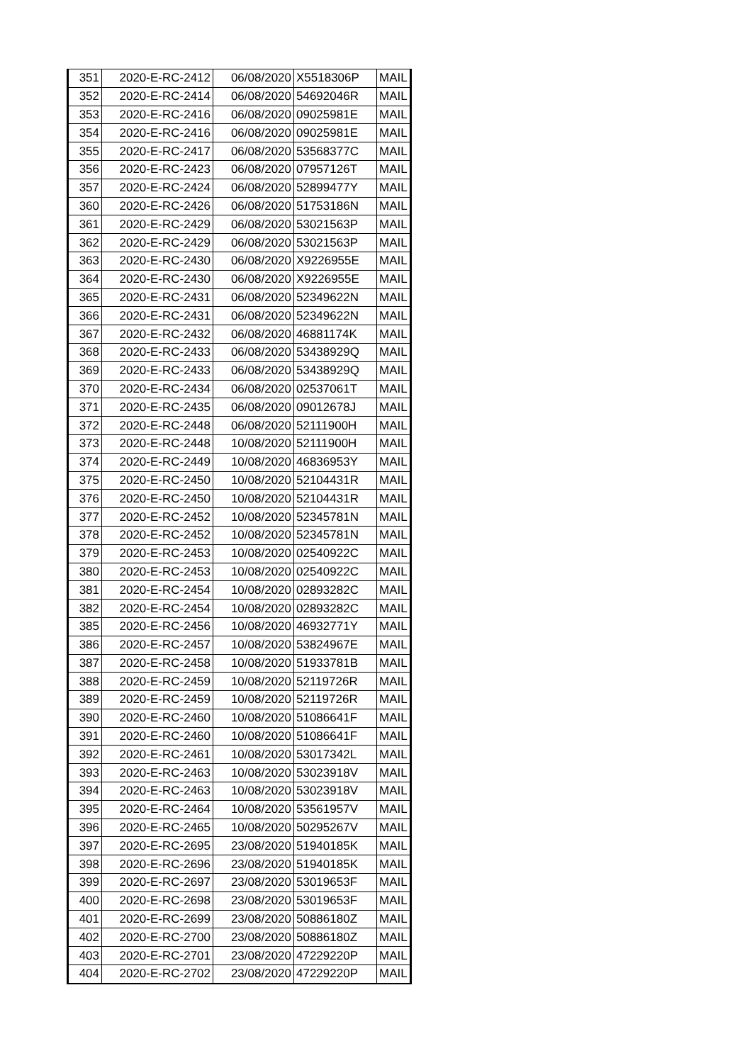| 351 | 2020-E-RC-2412 | 06/08/2020 | X5518306P | MAIL |
| 352 | 2020-E-RC-2414 | 06/08/2020 | 54692046R | MAIL |
| 353 | 2020-E-RC-2416 | 06/08/2020 | 09025981E | MAIL |
| 354 | 2020-E-RC-2416 | 06/08/2020 | 09025981E | MAIL |
| 355 | 2020-E-RC-2417 | 06/08/2020 | 53568377C | MAIL |
| 356 | 2020-E-RC-2423 | 06/08/2020 | 07957126T | MAIL |
| 357 | 2020-E-RC-2424 | 06/08/2020 | 52899477Y | MAIL |
| 360 | 2020-E-RC-2426 | 06/08/2020 | 51753186N | MAIL |
| 361 | 2020-E-RC-2429 | 06/08/2020 | 53021563P | MAIL |
| 362 | 2020-E-RC-2429 | 06/08/2020 | 53021563P | MAIL |
| 363 | 2020-E-RC-2430 | 06/08/2020 | X9226955E | MAIL |
| 364 | 2020-E-RC-2430 | 06/08/2020 | X9226955E | MAIL |
| 365 | 2020-E-RC-2431 | 06/08/2020 | 52349622N | MAIL |
| 366 | 2020-E-RC-2431 | 06/08/2020 | 52349622N | MAIL |
| 367 | 2020-E-RC-2432 | 06/08/2020 | 46881174K | MAIL |
| 368 | 2020-E-RC-2433 | 06/08/2020 | 53438929Q | MAIL |
| 369 | 2020-E-RC-2433 | 06/08/2020 | 53438929Q | MAIL |
| 370 | 2020-E-RC-2434 | 06/08/2020 | 02537061T | MAIL |
| 371 | 2020-E-RC-2435 | 06/08/2020 | 09012678J | MAIL |
| 372 | 2020-E-RC-2448 | 06/08/2020 | 52111900H | MAIL |
| 373 | 2020-E-RC-2448 | 10/08/2020 | 52111900H | MAIL |
| 374 | 2020-E-RC-2449 | 10/08/2020 | 46836953Y | MAIL |
| 375 | 2020-E-RC-2450 | 10/08/2020 | 52104431R | MAIL |
| 376 | 2020-E-RC-2450 | 10/08/2020 | 52104431R | MAIL |
| 377 | 2020-E-RC-2452 | 10/08/2020 | 52345781N | MAIL |
| 378 | 2020-E-RC-2452 | 10/08/2020 | 52345781N | MAIL |
| 379 | 2020-E-RC-2453 | 10/08/2020 | 02540922C | MAIL |
| 380 | 2020-E-RC-2453 | 10/08/2020 | 02540922C | MAIL |
| 381 | 2020-E-RC-2454 | 10/08/2020 | 02893282C | MAIL |
| 382 | 2020-E-RC-2454 | 10/08/2020 | 02893282C | MAIL |
| 385 | 2020-E-RC-2456 | 10/08/2020 | 46932771Y | MAIL |
| 386 | 2020-E-RC-2457 | 10/08/2020 | 53824967E | MAIL |
| 387 | 2020-E-RC-2458 | 10/08/2020 | 51933781B | MAIL |
| 388 | 2020-E-RC-2459 | 10/08/2020 | 52119726R | MAIL |
| 389 | 2020-E-RC-2459 | 10/08/2020 | 52119726R | MAIL |
| 390 | 2020-E-RC-2460 | 10/08/2020 | 51086641F | MAIL |
| 391 | 2020-E-RC-2460 | 10/08/2020 | 51086641F | MAIL |
| 392 | 2020-E-RC-2461 | 10/08/2020 | 53017342L | MAIL |
| 393 | 2020-E-RC-2463 | 10/08/2020 | 53023918V | MAIL |
| 394 | 2020-E-RC-2463 | 10/08/2020 | 53023918V | MAIL |
| 395 | 2020-E-RC-2464 | 10/08/2020 | 53561957V | MAIL |
| 396 | 2020-E-RC-2465 | 10/08/2020 | 50295267V | MAIL |
| 397 | 2020-E-RC-2695 | 23/08/2020 | 51940185K | MAIL |
| 398 | 2020-E-RC-2696 | 23/08/2020 | 51940185K | MAIL |
| 399 | 2020-E-RC-2697 | 23/08/2020 | 53019653F | MAIL |
| 400 | 2020-E-RC-2698 | 23/08/2020 | 53019653F | MAIL |
| 401 | 2020-E-RC-2699 | 23/08/2020 | 50886180Z | MAIL |
| 402 | 2020-E-RC-2700 | 23/08/2020 | 50886180Z | MAIL |
| 403 | 2020-E-RC-2701 | 23/08/2020 | 47229220P | MAIL |
| 404 | 2020-E-RC-2702 | 23/08/2020 | 47229220P | MAIL |